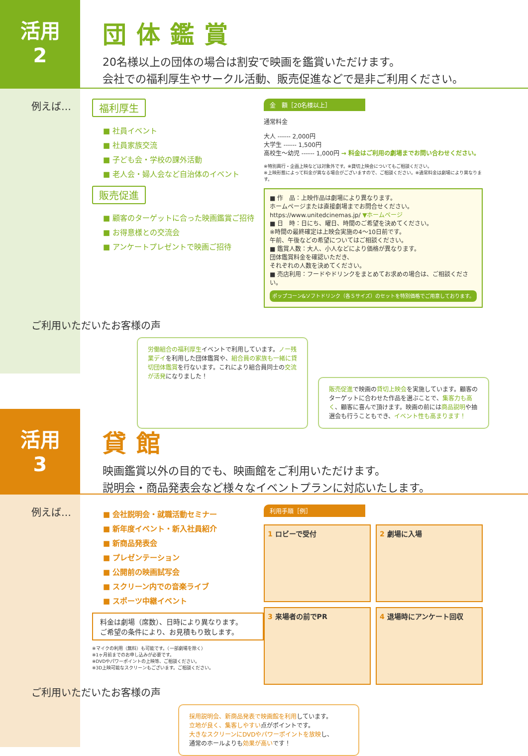活用
2
団体鑑賞
20名様以上の団体の場合は割安で映画を鑑賞いただけます。
会社での福利厚生やサークル活動、販売促進などで是非ご利用ください。
例えば… 福利厚生
■ 社員イベント
■ 社員家族交流
■ 子ども会・学校の課外活動
■ 老人会・婦人会など自治体のイベント
販売促進
■ 顧客のターゲットに合った映画鑑賞ご招待
■ お得意様との交流会
■ アンケートプレゼントで映画ご招待
金　額［20名様以上］
通常料金
大人 ------ 2,000円
大学生 ------ 1,500円
高校生～幼児 ------ 1,000円 → 料金はご利用の劇場までお問い合わせください。
※特別興行・企画上映などは対象外です。※貸切上映会についてもご相談ください。
※上映形態によって料金が異なる場合がございますので、ご相談ください。※通常料金は劇場により異なります。
■ 作　品：上映作品は劇場により異なります。
ホームページまたは直接劇場までお問合せください。
https://www.unitedcinemas.jp/ ▼ホームページ
■ 日　時：日にち、曜日、時間のご希望を決めてください。
※時間の最終確定は上映会実施の4～10日前です。
午前、午後などの希望についてはご相談ください。
■ 鑑賞人数：大人、小人などにより価格が異なります。
団体鑑賞料金を確認いただき、
それぞれの人数を決めてください。
■ 売店利用：フードやドリンクをまとめてお求めの場合は、ご相談ください。
ポップコーン&ソフトドリンク（各Ｓサイズ）のセットを特別価格でご用意しております。
ご利用いただいたお客様の声
労働組合の福利厚生イベントで利用しています。ノー残業デイを利用した団体鑑賞や、組合員の家族も一緒に貸切団体鑑賞を行ないます。これにより組合員同士の交流が活発になりました！
販売促進で映画の貸切上映会を実施しています。顧客のターゲットに合わせた作品を選ぶことで、集客力も高く、顧客に喜んで頂けます。映画の前には商品説明や抽選会も行うこともでき、イベント性も高まります！
活用
3
貸館
映画鑑賞以外の目的でも、映画館をご利用いただけます。
説明会・商品発表会など様々なイベントプランに対応いたします。
例えば…
■ 会社説明会・就職活動セミナー
■ 新年度イベント・新入社員紹介
■ 新商品発表会
■ プレゼンテーション
■ 公開前の映画試写会
■ スクリーン内での音楽ライブ
■ スポーツ中継イベント
料金は劇場（席数）、日時により異なります。
ご希望の条件により、お見積もり致します。
※マイクの利用（無料）も可能です。（一部劇場を除く）
※1ヶ月前までのお申し込みが必要です。
※DVDやパワーポイントの上映等、ご相談ください。
※3D上映可能なスクリーンもございます。ご相談ください。
利用手順［例］
1 ロビーで受付
2 劇場に入場
3 来場者の前でPR
4 退場時にアンケート回収
ご利用いただいたお客様の声
採用説明会、新商品発表で映画館を利用しています。
立地が良く、集客しやすい点がポイントです。
大きなスクリーンにDVDやパワーポイントを放映し、
通常のホールよりも効果が高いです！